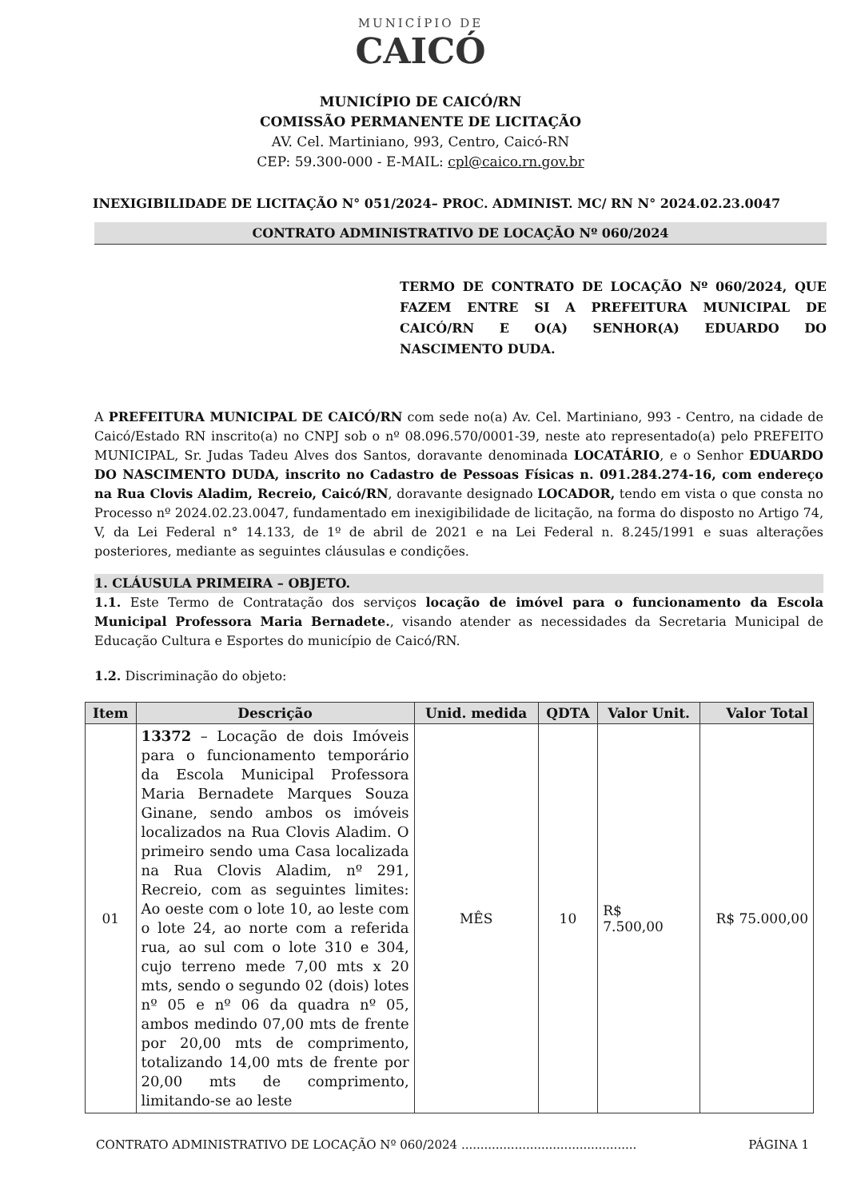MUNICÍPIO DE
CAICÓ
MUNICÍPIO DE CAICÓ/RN
COMISSÃO PERMANENTE DE LICITAÇÃO
AV. Cel. Martiniano, 993, Centro, Caicó-RN
CEP: 59.300-000 - E-MAIL: cpl@caico.rn.gov.br
INEXIGIBILIDADE DE LICITAÇÃO N° 051/2024– PROC. ADMINIST. MC/ RN N° 2024.02.23.0047
CONTRATO ADMINISTRATIVO DE LOCAÇÃO Nº 060/2024
TERMO DE CONTRATO DE LOCAÇÃO Nº 060/2024, QUE FAZEM ENTRE SI A PREFEITURA MUNICIPAL DE CAICÓ/RN E O(A) SENHOR(A) EDUARDO DO NASCIMENTO DUDA.
A PREFEITURA MUNICIPAL DE CAICÓ/RN com sede no(a) Av. Cel. Martiniano, 993 - Centro, na cidade de Caicó/Estado RN inscrito(a) no CNPJ sob o nº 08.096.570/0001-39, neste ato representado(a) pelo PREFEITO MUNICIPAL, Sr. Judas Tadeu Alves dos Santos, doravante denominada LOCATÁRIO, e o Senhor EDUARDO DO NASCIMENTO DUDA, inscrito no Cadastro de Pessoas Físicas n. 091.284.274-16, com endereço na Rua Clovis Aladim, Recreio, Caicó/RN, doravante designado LOCADOR, tendo em vista o que consta no Processo nº 2024.02.23.0047, fundamentado em inexigibilidade de licitação, na forma do disposto no Artigo 74, V, da Lei Federal n° 14.133, de 1º de abril de 2021 e na Lei Federal n. 8.245/1991 e suas alterações posteriores, mediante as seguintes cláusulas e condições.
1. CLÁUSULA PRIMEIRA – OBJETO.
1.1. Este Termo de Contratação dos serviços locação de imóvel para o funcionamento da Escola Municipal Professora Maria Bernadete., visando atender as necessidades da Secretaria Municipal de Educação Cultura e Esportes do município de Caicó/RN.
1.2. Discriminação do objeto:
| Item | Descrição | Unid. medida | QDTA | Valor Unit. | Valor Total |
| --- | --- | --- | --- | --- | --- |
| 01 | 13372 – Locação de dois Imóveis para o funcionamento temporário da Escola Municipal Professora Maria Bernadete Marques Souza Ginane, sendo ambos os imóveis localizados na Rua Clovis Aladim. O primeiro sendo uma Casa localizada na Rua Clovis Aladim, nº 291, Recreio, com as seguintes limites: Ao oeste com o lote 10, ao leste com o lote 24, ao norte com a referida rua, ao sul com o lote 310 e 304, cujo terreno mede 7,00 mts x 20 mts, sendo o segundo 02 (dois) lotes nº 05 e nº 06 da quadra nº 05, ambos medindo 07,00 mts de frente por 20,00 mts de comprimento, totalizando 14,00 mts de frente por 20,00 mts de comprimento, limitando-se ao leste | MÊS | 10 | R$ 7.500,00 | R$ 75.000,00 |
CONTRATO ADMINISTRATIVO DE LOCAÇÃO Nº 060/2024 .............................................. PÁGINA 1